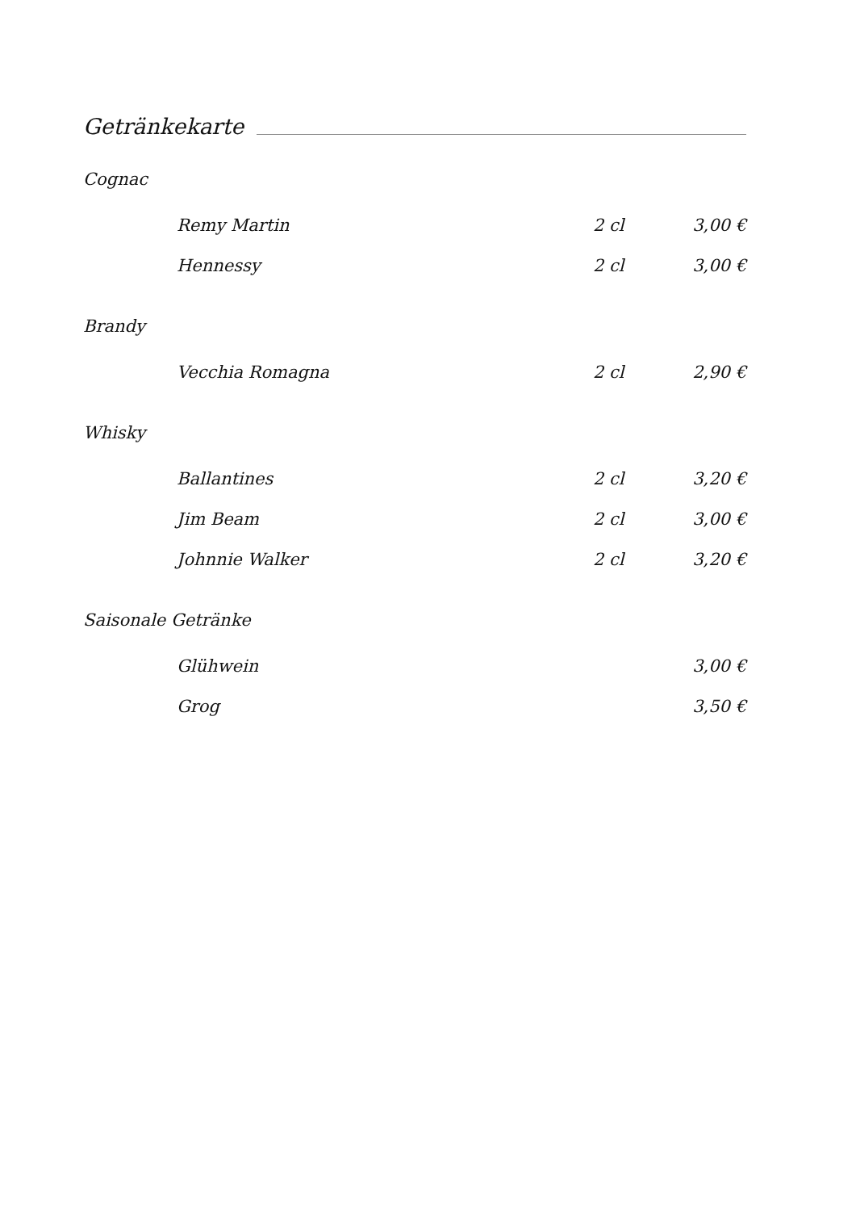Getränkekarte
Cognac
| Remy Martin | 2 cl | 3,00 € |
| Hennessy | 2 cl | 3,00 € |
Brandy
| Vecchia Romagna | 2 cl | 2,90 € |
Whisky
| Ballantines | 2 cl | 3,20 € |
| Jim Beam | 2 cl | 3,00 € |
| Johnnie Walker | 2 cl | 3,20 € |
Saisonale Getränke
| Glühwein | | 3,00 € |
| Grog | | 3,50 € |